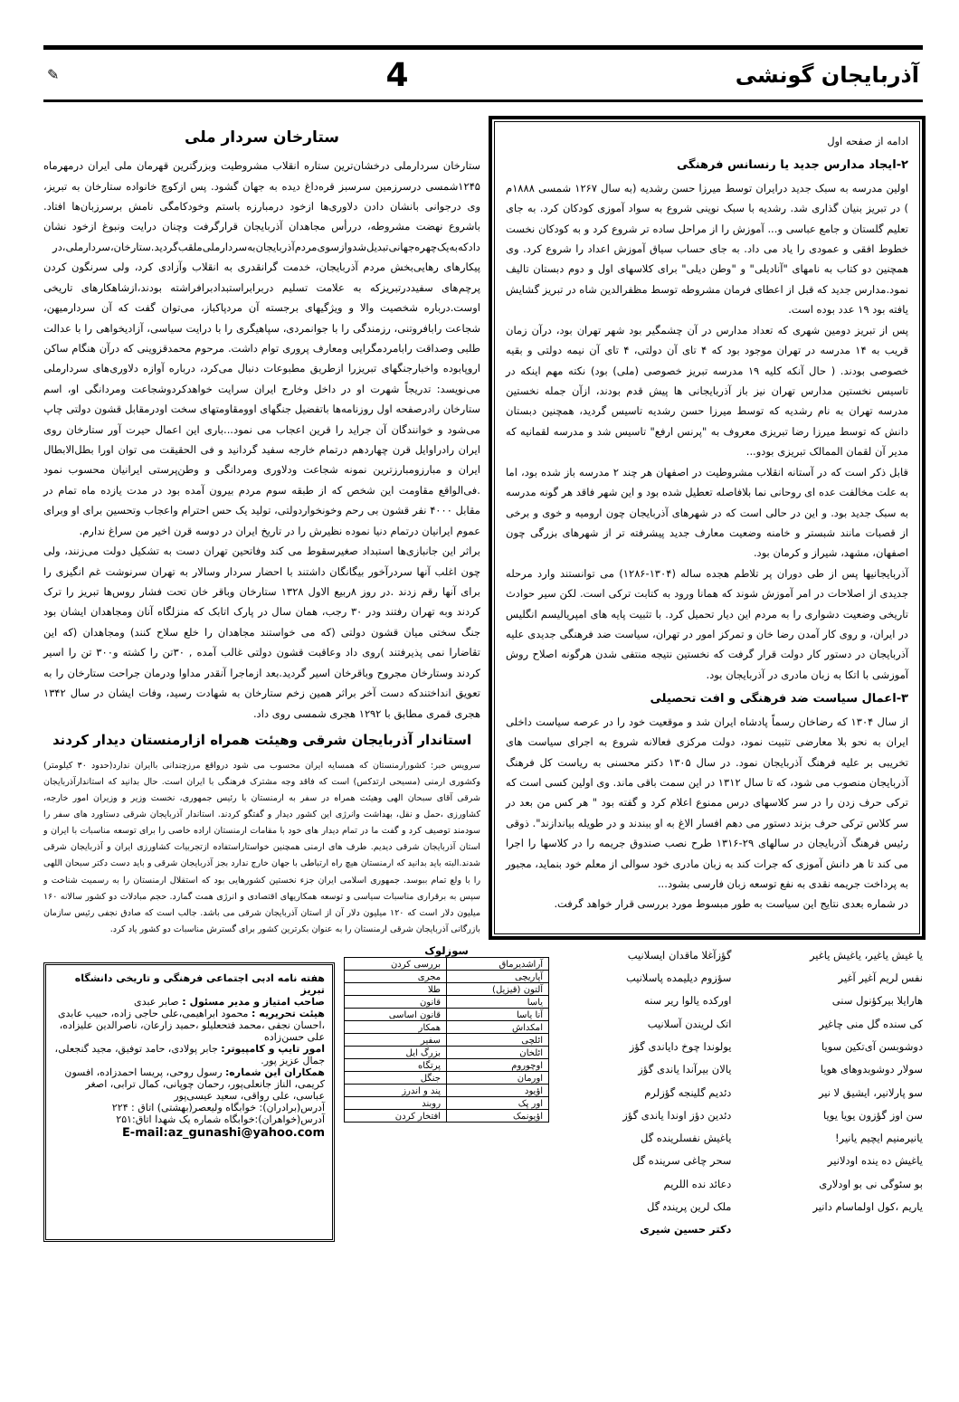آذربایجان گونشی
4
✎
ادامه از صفحه اول
۲-ایجاد مدارس جدید یا رنسانس فرهنگی
اولین مدرسه به سبک جدید درایران توسط میرزا حسن رشدیه (به سال ۱۲۶۷ شمسی ۱۸۸۸م ) در تبریز بنیان گذاری شد. رشدیه با سبک نوینی شروع به سواد آموزی کودکان کرد. به جای تعلیم گلستان و جامع عباسی و... آموزش را از مراحل ساده تر شروع کرد و به کودکان نخست خطوط افقی و عمودی را یاد می داد. به جای حساب سیاق آموزش اعداد را شروع کرد. وی همچنین دو کتاب به نامهای "آنادیلی" و "وطن دیلی" برای کلاسهای اول و دوم دبستان تالیف نمود.مدارس جدید که قبل از اعطای فرمان مشروطه توسط مظفرالدین شاه در تبریز گشایش یافته بود ۱۹ عدد بوده است.
پس از تبریز دومین شهری که تعداد مدارس در آن چشمگیر بود شهر تهران بود، درآن زمان قریب به ۱۴ مدرسه در تهران موجود بود که ۴ تای آن دولتی، ۴ تای آن نیمه دولتی و بقیه خصوصی بودند. ( حال آنکه کلیه ۱۹ مدرسه تبریز خصوصی (ملی) بود) نکته مهم اینکه در تاسیس نخستین مدارس تهران نیز باز آذربایجانی ها پیش قدم بودند، ازآن جمله نخستین مدرسه تهران به نام رشدیه که توسط میرزا حسن رشدیه تاسیس گردید، همچنین دبستان دانش که توسط میرزا رضا تبریزی معروف به "پرنس ارفع" تاسیس شد و مدرسه لقمانیه که مدیر آن لقمان الممالک تبریزی بودو...
قابل ذکر است که در آستانه انقلاب مشروطیت در اصفهان هر چند ۲ مدرسه باز شده بود، اما به علت مخالفت عده ای روحانی نما بلافاصله تعطیل شده بود و این شهر فاقد هر گونه مدرسه به سبک جدید بود. و این در حالی است که در شهرهای آذربایجان چون ارومیه و خوی و برخی از قصبات مانند شبستر و خامنه وضعیت معارف جدید پیشرفته تر از شهرهای بزرگی چون اصفهان، مشهد، شیراز و کرمان بود.
آذربایجانیها پس از طی دوران پر تلاطم هجده ساله (۱۳۰۴-۱۲۸۶) می توانستند وارد مرحله جدیدی از اصلاحات در امر آموزش شوند که همانا ورود به کتابت ترکی است. لکن سیر حوادث تاریخی وضعیت دشواری را به مردم این دیار تحمیل کرد. با تثبیت پایه های امپریالیسم انگلیس در ایران، و روی کار آمدن رضا خان و تمرکز امور در تهران، سیاست ضد فرهنگی جدیدی علیه آذربایجان در دستور کار دولت قرار گرفت که نخستین نتیجه منتفی شدن هرگونه اصلاح روش آموزشی با اتکا به زبان مادری در آذربایجان بود.
۳-اعمال سیاست ضد فرهنگی و افت تحصیلی
از سال ۱۳۰۴ که رضاخان رسماً پادشاه ایران شد و موقعیت خود را در عرصه سیاست داخلی ایران به نحو بلا معارضی تثبیت نمود، دولت مرکزی فعالانه شروع به اجرای سیاست های تخریبی بر علیه فرهنگ آذربایجان نمود. در سال ۱۳۰۵ دکتر محسنی به ریاست کل فرهنگ آذربایجان منصوب می شود، که تا سال ۱۳۱۲ در این سمت باقی ماند. وی اولین کسی است که ترکی حرف زدن را در سر کلاسهای درس ممنوع اعلام کرد و گفته بود " هر کس من بعد در سر کلاس ترکی حرف بزند دستور می دهم افسار الاغ به او ببندند و در طویله بیاندازند". ذوقی رئیس فرهنگ آذربایجان در سالهای ۲۹-۱۳۱۶ طرح نصب صندوق جریمه را در کلاسها را اجرا می کند تا هر دانش آموزی که جرات کند به زبان مادری خود سوالی از معلم خود بنماید، مجبور به پرداخت جریمه نقدی به نفع توسعه زبان فارسی بشود...
در شماره بعدی نتایج این سیاست به طور مبسوط مورد بررسی قرار خواهد گرفت.
ستارخان سردار ملی
ستارخان سردارملی درخشان‌ترین ستاره انقلاب مشروطیت وبزرگترین قهرمان ملی ایران درمهرماه ۱۲۴۵شمسی درسرزمین سرسبز قره‌داغ دیده به جهان گشود. پس ازکوچ خانواده ستارخان به تبریز، وی درجوانی بانشان دادن دلاوری‌ها ازخود درمبارزه باستم وخودکامگی نامش برسرزبان‌ها افتاد. باشروع نهضت مشروطه، دررأس مجاهدان آذربایجان قرارگرفت وچنان درایت ونبوغ ازخود نشان دادکه‌به‌یک‌چهره‌جهانی‌تبدیل‌شدوازسوی‌مردم‌آذربایجان‌به‌سردارملی‌ملقب‌گردید.ستارخان،سردارملی،در پیکارهای رهایی‌بخش مردم آذربایجان، خدمت گرانقدری به انقلاب وآزادی کرد، ولی سرنگون کردن پرچم‌های سفیددرتبریزکه به علامت تسلیم دربرابراستبدادبرافراشته بودند،ازشاهکارهای تاریخی اوست.درباره شخصیت والا و ویژگیهای برجسته آن مردپاکباز، می‌توان گفت که آن سردارمیهن، شجاعت رابافروتنی، رزمندگی را با جوانمردی، سپاهیگری را با درایت سیاسی، آزادیخواهی را با عدالت طلبی وصداقت رابامردمگرایی ومعارف پروری توام داشت. مرحوم محمدقزوینی که درآن هنگام ساکن اروپابوده واخبارجنگهای تبریزرا ازطریق مطبوعات دنبال می‌کرد، درباره آوازه دلاوری‌های سردارملی می‌نویسد: تدریجاً شهرت او در داخل وخارج ایران سرایت خواهدکردوشجاعت ومردانگی او، اسم ستارخان رادرصفحه اول روزنامه‌ها باتفضیل جنگهای اوومقاومتهای سخت اودرمقابل قشون دولتی چاپ می‌شود و خوانندگان آن جراید را قرین اعجاب می نمود...باری این اعمال حیرت آور ستارخان روی ایران رادراوایل قرن چهاردهم درتمام خارجه سفید گردانید و فی الحقیقت می توان اورا بطل‌الابطال ایران و مبارزومبارزترین نمونه شجاعت ودلاوری ومردانگی و وطن‌پرستی ایرانیان محسوب نمود .فی‌الواقع مقاومت این شخص که از طبقه سوم مردم بیرون آمده بود در مدت یازده ماه تمام در مقابل ۴۰۰۰ نفر قشون بی رحم وخونخواردولتی، تولید یک حس احترام واعجاب وتحسین برای او وبرای عموم ایرانیان درتمام دنیا نموده نظیرش را در تاریخ ایران در دوسه قرن اخیر من سراغ ندارم.
براثر این جانبازی‌ها استبداد صغیرسقوط می کند وفاتحین تهران دست به تشکیل دولت می‌زنند، ولی چون اغلب آنها سردرآخور بیگانگان داشتند با احضار سردار وسالار به تهران سرنوشت غم انگیزی را برای آنها رقم زدند .در روز ۸ربیع الاول ۱۳۲۸ ستارخان وباقر خان تحت فشار روس‌ها تبریز را ترک کردند وبه تهران رفتند ودر ۳۰ رجب، همان سال در پارک اتابک که منزلگاه آنان ومجاهدان ایشان بود جنگ سختی میان قشون دولتی (که می خواستند مجاهدان را خلع سلاح کنند) ومجاهدان (که این تقاضارا نمی پذیرفتند )روی داد وعاقبت قشون دولتی غالب آمده , ۳۰تن را کشته و۳۰۰ تن را اسیر کردند وستارخان مجروح وباقرخان اسیر گردید.بعد ازماجرا آنقدر مداوا ودرمان جراحت ستارخان را به تعویق انداختندکه دست آخر براثر همین زخم ستارخان به شهادت رسید، وفات ایشان در سال ۱۳۴۲ هجری قمری مطابق با ۱۲۹۲ هجری شمسی روی داد.
استاندار آذربایجان شرقی وهیئت همراه ازارمنستان دیدار کردند
سرویس خبر: کشورارمنستان که همسایه ایران محسوب می شود درواقع مرزچندانی باایران ندارد(حدود ۳۰ کیلومتر) وکشوری ارمنی (مسیحی ارتدکس) است که فاقد وجه مشترک فرهنگی با ایران است. حال بدانید که استاندارآذربایجان شرقی آقای سبحان الهی وهیئت همراه در سفر به ارمنستان با رئیس جمهوری، نخست وزیر و وزیران امور خارجه، کشاورزی ،حمل و نقل، بهداشت وانرژی این کشور دیدار و گفتگو کردند. استاندار آذربایجان شرقی دستاورد های سفر را سودمند توصیف کرد و گفت ما در تمام دیدار های خود با مقامات ارمنستان اراده خاصی را برای توسعه مناسبات با ایران و استان آذربایجان شرقی دیدیم. طرف های ارمنی همچنین خواستاراستفاده ازتجربیات کشاورزی ایران و آذربایجان شرقی شدند.البته باید بدانید که ارمنستان هیچ راه ارتباطی با جهان خارج ندارد بجز آذربایجان شرقی و باید دست دکتر سبحان اللهی را با ولع تمام ببوسد. جمهوری اسلامی ایران جزء نخستین کشورهایی بود که استقلال ارمنستان را به رسمیت شناخت و سپس به برقراری مناسبات سیاسی و توسعه همکاریهای اقتصادی و انرژی همت گمارد. حجم مبادلات دو کشور سالانه ۱۶۰ میلیون دلار است که ۱۲۰ میلیون دلار آن از استان آذربایجان شرقی می باشد. جالب است که صادق نجفی رئیس سازمان بازرگانی آذربایجان شرقی ارمنستان را به عنوان بکرترین کشور برای گسترش مناسبات دو کشور یاد کرد.
یا غیش یاغیر، یاغیش یاغیر
نفس لریم آغیر آغیر
هارایلا بیرکؤنول سنی
کی سنده گل منی چاغیر
دوشوبسن آی‌تکین سویا
سولار دوشوبدوهای هویا
سو پارلانیر، ایشیق لا نیر
سن اوز گؤزون یویا یویا
یانیرمنیم ایچیم یانیر!
یاغیش ده ینده اودلانیر
بو سئوگی نی بو اودلاری
یاریم ،کول اولماسام دانیر
گؤزآغلا ماقدان ایسلانیب
سؤزوم دیلیمده پاسلانیب
اورکده یالوا ریر سنه
اتک لریندن آسلانیب
یولوندا چوخ دایاندی گؤز
یالان بیرآندا یاندی گؤز
دئدیم گلینجه گؤزلرم
دئدین دؤز اوندا یاندی گؤز
یاغیش نفسلرینده گل
سحر چاغی سرینده گل
دعائد نده اللریم
ملک لرین پریندہ گل
دکتر حسین شیری
سوزلوک
| آراشدیرماق | بررسی کردن |
| آپاریچی | مجری |
| آلتون (قیزیل) | طلا |
| یاسا | قانون |
| آنا یاسا | قانون اساسی |
| امکداش | همکار |
| ائلچی | سفیر |
| ائلخان | بزرگ ایل |
| اوچوروم | پرتگاه |
| اورمان | جنگل |
| اؤیود | پند و اندرز |
| اور پک | روبند |
| اؤیونمک | افتخار کردن |
هفته نامه ادبی اجتماعی فرهنگی و تاریخی دانشگاه تبریز
صاحب امتیاز و مدیر مسئول : صابر عبدی
هیئت تحریریه : محمود ابراهیمی،علی حاجی زاده، حبیب عابدی ،احسان نجفی ،محمد فتحعلیلو ،حمید زارعان، ناصرالدین علیزاده، علی حسن‌زاده
امور تایپ و کامپیوتر: جابر پولادی، حامد توفیق، مجید گنجعلی، جمال عزیز پور.
همکاران این شماره: رسول روحی، پریسا احمدزاده، افسون کریمی، الناز جانعلی‌پور، رحمان چوپانی، کمال ترابی، اصغر عباسی، علی رواقی، سعید عیسی‌پور
آدرس(برادران): خوابگاه ولیعصر(بهشتی) اتاق : ۲۲۴
آدرس(خواهران):خوابگاه شماره یک شهدا اتاق:۲۵۱
E-mail:az_gunashi@yahoo.com